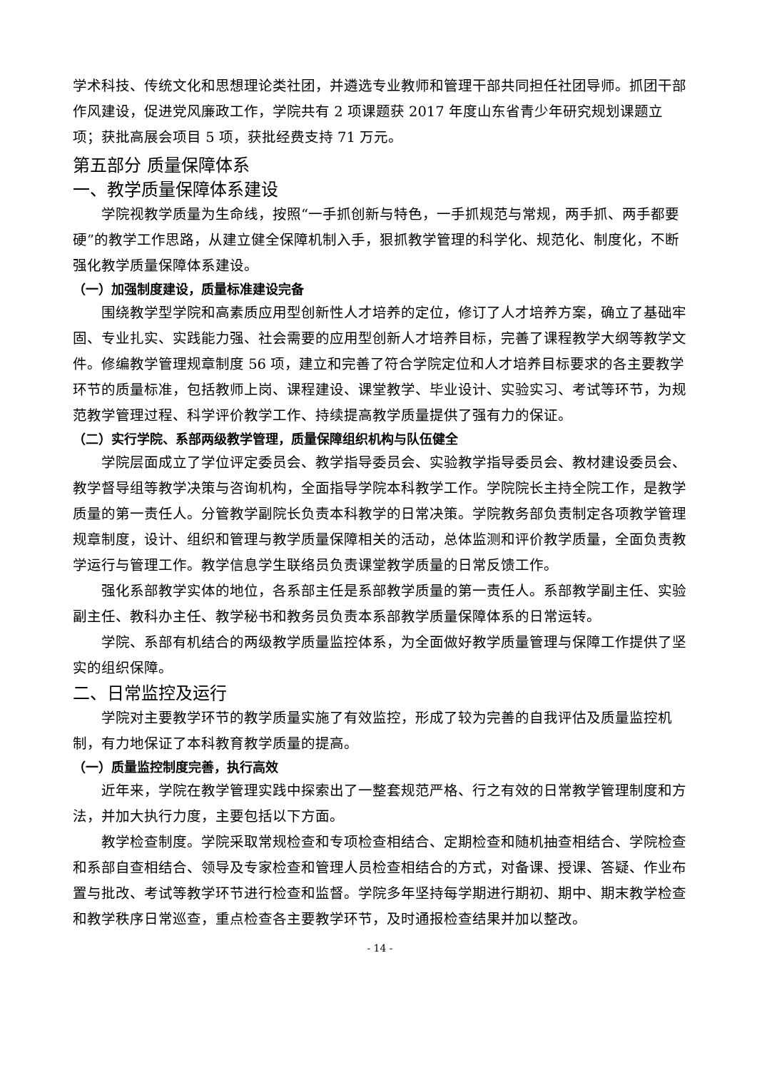学术科技、传统文化和思想理论类社团，并遴选专业教师和管理干部共同担任社团导师。抓团干部作风建设，促进党风廉政工作，学院共有 2 项课题获 2017 年度山东省青少年研究规划课题立项；获批高展会项目 5 项，获批经费支持 71 万元。
第五部分 质量保障体系
一、教学质量保障体系建设
学院视教学质量为生命线，按照“一手抓创新与特色，一手抓规范与常规，两手抓、两手都要硬”的教学工作思路，从建立健全保障机制入手，狠抓教学管理的科学化、规范化、制度化，不断强化教学质量保障体系建设。
（一）加强制度建设，质量标准建设完备
围绕教学型学院和高素质应用型创新性人才培养的定位，修订了人才培养方案，确立了基础牢固、专业扎实、实践能力强、社会需要的应用型创新人才培养目标，完善了课程教学大纲等教学文件。修编教学管理规章制度 56 项，建立和完善了符合学院定位和人才培养目标要求的各主要教学环节的质量标准，包括教师上岗、课程建设、课堂教学、毕业设计、实验实习、考试等环节，为规范教学管理过程、科学评价教学工作、持续提高教学质量提供了强有力的保证。
（二）实行学院、系部两级教学管理，质量保障组织机构与队伍健全
学院层面成立了学位评定委员会、教学指导委员会、实验教学指导委员会、教材建设委员会、教学督导组等教学决策与咨询机构，全面指导学院本科教学工作。学院院长主持全院工作，是教学质量的第一责任人。分管教学副院长负责本科教学的日常决策。学院教务部负责制定各项教学管理规章制度，设计、组织和管理与教学质量保障相关的活动，总体监测和评价教学质量，全面负责教学运行与管理工作。教学信息学生联络员负责课堂教学质量的日常反馈工作。
强化系部教学实体的地位，各系部主任是系部教学质量的第一责任人。系部教学副主任、实验副主任、教科办主任、教学秘书和教务员负责本系部教学质量保障体系的日常运转。
学院、系部有机结合的两级教学质量监控体系，为全面做好教学质量管理与保障工作提供了坚实的组织保障。
二、日常监控及运行
学院对主要教学环节的教学质量实施了有效监控，形成了较为完善的自我评估及质量监控机制，有力地保证了本科教育教学质量的提高。
（一）质量监控制度完善，执行高效
近年来，学院在教学管理实践中探索出了一整套规范严格、行之有效的日常教学管理制度和方法，并加大执行力度，主要包括以下方面。
教学检查制度。学院采取常规检查和专项检查相结合、定期检查和随机抽查相结合、学院检查和系部自查相结合、领导及专家检查和管理人员检查相结合的方式，对备课、授课、答疑、作业布置与批改、考试等教学环节进行检查和监督。学院多年坚持每学期进行期初、期中、期末教学检查和教学秩序日常巡查，重点检查各主要教学环节，及时通报检查结果并加以整改。
- 14 -